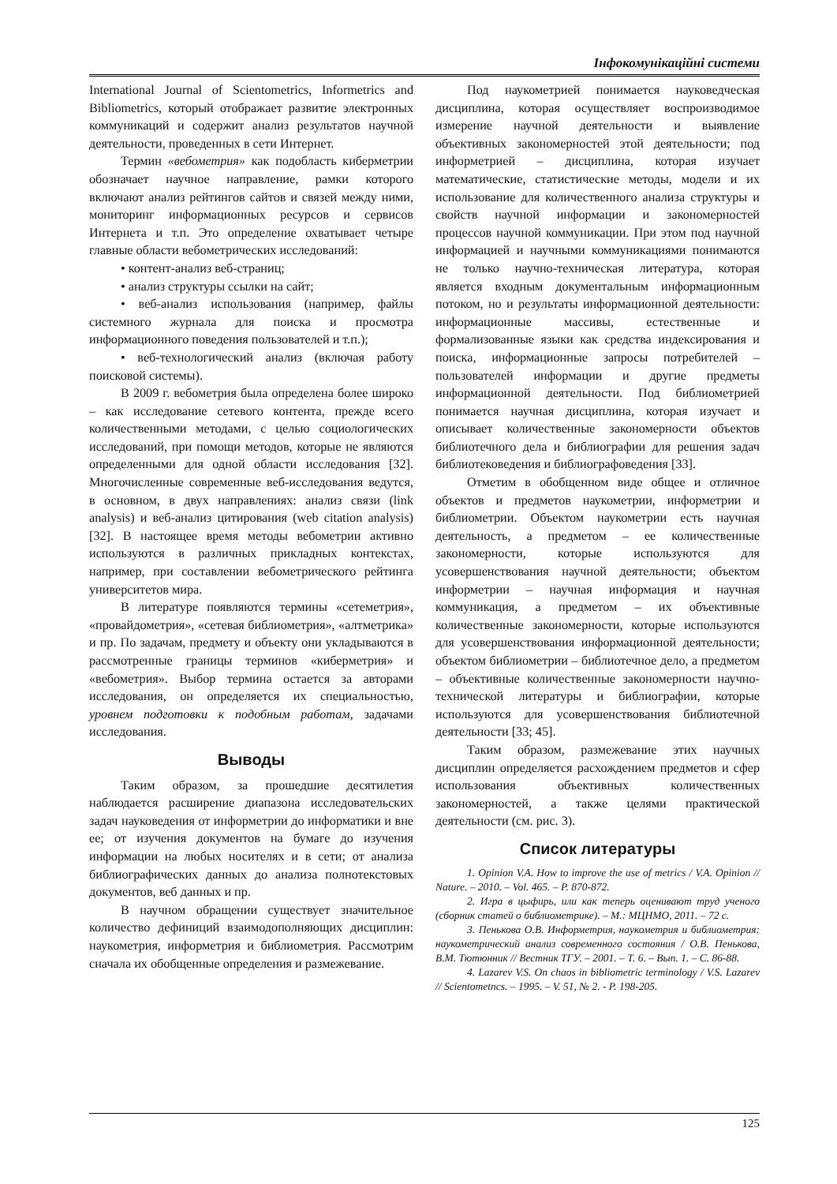Інфокомунікаційні системи
International Journal of Scientometrics, Informetrics and Bibliometrics, который отображает развитие электронных коммуникаций и содержит анализ результатов научной деятельности, проведенных в сети Интернет.
Термин «вебометрия» как подобласть киберметрии обозначает научное направление, рамки которого включают анализ рейтингов сайтов и связей между ними, мониторинг информационных ресурсов и сервисов Интернета и т.п. Это определение охватывает четыре главные области вебометрических исследований:
• контент-анализ веб-страниц;
• анализ структуры ссылки на сайт;
• веб-анализ использования (например, файлы системного журнала для поиска и просмотра информационного поведения пользователей и т.п.);
• веб-технологический анализ (включая работу поисковой системы).
В 2009 г. вебометрия была определена более широко – как исследование сетевого контента, прежде всего количественными методами, с целью социологических исследований, при помощи методов, которые не являются определенными для одной области исследования [32]. Многочисленные современные веб-исследования ведутся, в основном, в двух направлениях: анализ связи (link analysis) и веб-анализ цитирования (web citation analysis) [32]. В настоящее время методы вебометрии активно используются в различных прикладных контекстах, например, при составлении вебометрического рейтинга университетов мира.
В литературе появляются термины «сетеметрия», «провайдометрия», «сетевая библиометрия», «алтметрика» и пр. По задачам, предмету и объекту они укладываются в рассмотренные границы терминов «киберметрия» и «вебометрия». Выбор термина остается за авторами исследования, он определяется их специальностью, уровнем подготовки к подобным работам, задачами исследования.
Выводы
Таким образом, за прошедшие десятилетия наблюдается расширение диапазона исследовательских задач науковедения от информетрии до информатики и вне ее; от изучения документов на бумаге до изучения информации на любых носителях и в сети; от анализа библиографических данных до анализа полнотекстовых документов, веб данных и пр.
В научном обращении существует значительное количество дефиниций взаимодополняющих дисциплин: наукометрия, информетрия и библиометрия. Рассмотрим сначала их обобщенные определения и размежевание.
Под наукометрией понимается науковедческая дисциплина, которая осуществляет воспроизводимое измерение научной деятельности и выявление объективных закономерностей этой деятельности; под информетрией – дисциплина, которая изучает математические, статистические методы, модели и их использование для количественного анализа структуры и свойств научной информации и закономерностей процессов научной коммуникации. При этом под научной информацией и научными коммуникациями понимаются не только научно-техническая литература, которая является входным документальным информационным потоком, но и результаты информационной деятельности: информационные массивы, естественные и формализованные языки как средства индексирования и поиска, информационные запросы потребителей – пользователей информации и другие предметы информационной деятельности. Под библиометрией понимается научная дисциплина, которая изучает и описывает количественные закономерности объектов библиотечного дела и библиографии для решения задач библиотековедения и библиографоведения [33].
Отметим в обобщенном виде общее и отличное объектов и предметов наукометрии, информетрии и библиометрии. Объектом наукометрии есть научная деятельность, а предметом – ее количественные закономерности, которые используются для усовершенствования научной деятельности; объектом информетрии – научная информация и научная коммуникация, а предметом – их объективные количественные закономерности, которые используются для усовершенствования информационной деятельности; объектом библиометрии – библиотечное дело, а предметом – объективные количественные закономерности научно-технической литературы и библиографии, которые используются для усовершенствования библиотечной деятельности [33; 45].
Таким образом, размежевание этих научных дисциплин определяется расхождением предметов и сфер использования объективных количественных закономерностей, а также целями практической деятельности (см. рис. 3).
Список литературы
1. Opinion V.A. How to improve the use of metrics / V.A. Opinion // Nature. – 2010. – Vol. 465. – P. 870-872.
2. Игра в цыфирь, или как теперь оценивают труд ученого (сборник статей о библиометрике). – М.: МЦНМО, 2011. – 72 с.
3. Пенькова О.В. Информетрия, наукометрия и библиометрия: наукометрический анализ современного состояния / О.В. Пенькова, В.М. Тютюнник // Вестник ТГУ. – 2001. – Т. 6. – Вып. 1. – С. 86-88.
4. Lazarev V.S. On chaos in bibliometric terminology / V.S. Lazarev // Scientometncs. – 1995. – V. 51, № 2. - P. 198-205.
125